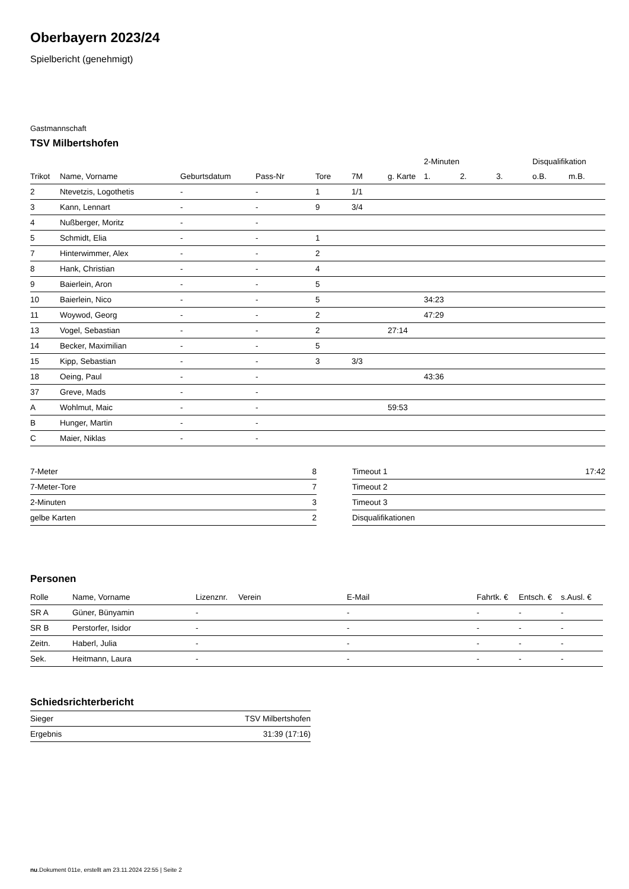Oberbayern 2023/24
Spielbericht (genehmigt)
Gastmannschaft
TSV Milbertshofen
| | | | | | | | 2-Minuten | | | Disqualifikation | |
| --- | --- | --- | --- | --- | --- | --- | --- | --- | --- | --- | --- |
| Trikot | Name, Vorname | Geburtsdatum | Pass-Nr | Tore | 7M | g. Karte | 1. | 2. | 3. | o.B. | m.B. |
| 2 | Ntevetzis, Logothetis | - | - | 1 | 1/1 | | | | | | |
| 3 | Kann, Lennart | - | - | 9 | 3/4 | | | | | | |
| 4 | Nußberger, Moritz | - | - | | | | | | | | |
| 5 | Schmidt, Elia | - | - | 1 | | | | | | | |
| 7 | Hinterwimmer, Alex | - | - | 2 | | | | | | | |
| 8 | Hank, Christian | - | - | 4 | | | | | | | |
| 9 | Baierlein, Aron | - | - | 5 | | | | | | | |
| 10 | Baierlein, Nico | - | - | 5 | | | 34:23 | | | | |
| 11 | Woywod, Georg | - | - | 2 | | | 47:29 | | | | |
| 13 | Vogel, Sebastian | - | - | 2 | | 27:14 | | | | | |
| 14 | Becker, Maximilian | - | - | 5 | | | | | | | |
| 15 | Kipp, Sebastian | - | - | 3 | 3/3 | | | | | | |
| 18 | Oeing, Paul | - | - | | | | 43:36 | | | | |
| 37 | Greve, Mads | - | - | | | | | | | | |
| A | Wohlmut, Maic | - | - | | | 59:53 | | | | | |
| B | Hunger, Martin | - | - | | | | | | | | |
| C | Maier, Niklas | - | - | | | | | | | | |
| 7-Meter | 8 |
| 7-Meter-Tore | 7 |
| 2-Minuten | 3 |
| gelbe Karten | 2 |
| Timeout 1 | 17:42 |
| Timeout 2 | |
| Timeout 3 | |
| Disqualifikationen | |
Personen
| Rolle | Name, Vorname | Lizenznr. | Verein | E-Mail | Fahrtk. € | Entsch. € | s.Ausl. € |
| --- | --- | --- | --- | --- | --- | --- | --- |
| SR A | Güner, Bünyamin | - | | - | - | - | - |
| SR B | Perstorfer, Isidor | - | | - | - | - | - |
| Zeitn. | Haberl, Julia | - | | - | - | - | - |
| Sek. | Heitmann, Laura | - | | - | - | - | - |
Schiedsrichterbericht
| Sieger | TSV Milbertshofen |
| Ergebnis | 31:39 (17:16) |
nu.Dokument 011e, erstellt am 23.11.2024 22:55 | Seite 2